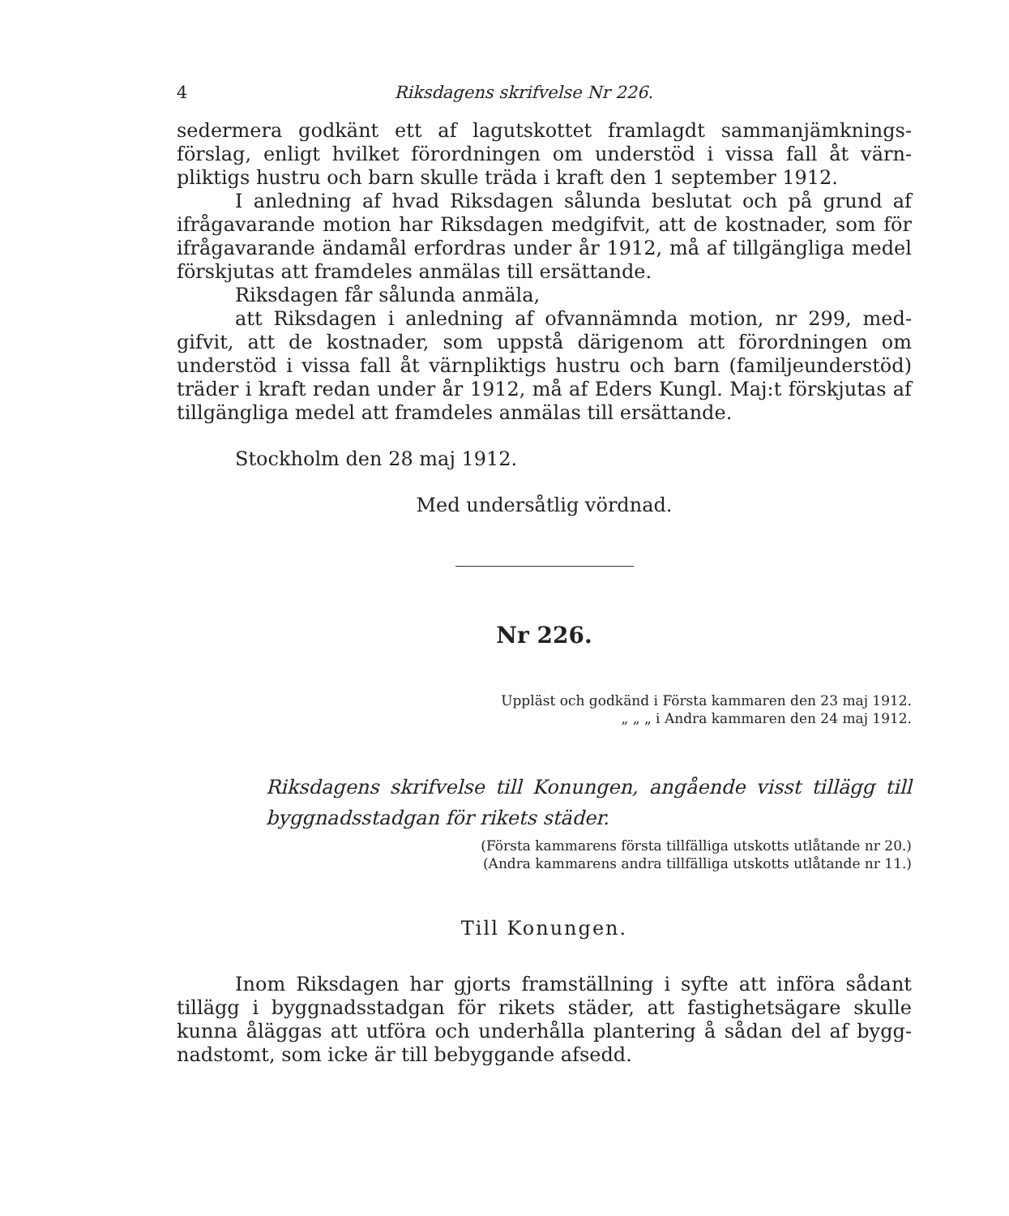4 Riksdagens skrifvelse Nr 226.
sedermera godkänt ett af lagutskottet framlagdt sammanjämknings­förslag, enligt hvilket förordningen om understöd i vissa fall åt värn­pliktigs hustru och barn skulle träda i kraft den 1 september 1912.
I anledning af hvad Riksdagen sålunda beslutat och på grund af ifrågavarande motion har Riksdagen medgifvit, att de kostnader, som för ifrågavarande ändamål erfordras under år 1912, må af tillgängliga medel förskjutas att framdeles anmälas till ersättande.
Riksdagen får sålunda anmäla,
att Riksdagen i anledning af ofvannämnda motion, nr 299, med­gifvit, att de kostnader, som uppstå därigenom att förordningen om understöd i vissa fall åt värnpliktigs hustru och barn (familjeunderstöd) träder i kraft redan under år 1912, må af Eders Kungl. Maj:t förskjutas af tillgängliga medel att framdeles anmälas till ersättande.
Stockholm den 28 maj 1912.
Med undersåtlig vördnad.
Nr 226.
Uppläst och godkänd i Första kammaren den 23 maj 1912.
„ „ „ i Andra kammaren den 24 maj 1912.
Riksdagens skrifvelse till Konungen, angående visst tillägg till bygg­nadsstadgan för rikets städer.
(Första kammarens första tillfälliga utskotts utlåtande nr 20.)
(Andra kammarens andra tillfälliga utskotts utlåtande nr 11.)
Till Konungen.
Inom Riksdagen har gjorts framställning i syfte att införa sådant tillägg i byggnadsstadgan för rikets städer, att fastighetsägare skulle kunna åläggas att utföra och underhålla plantering å sådan del af bygg­nadstomt, som icke är till bebyggande afsedd.